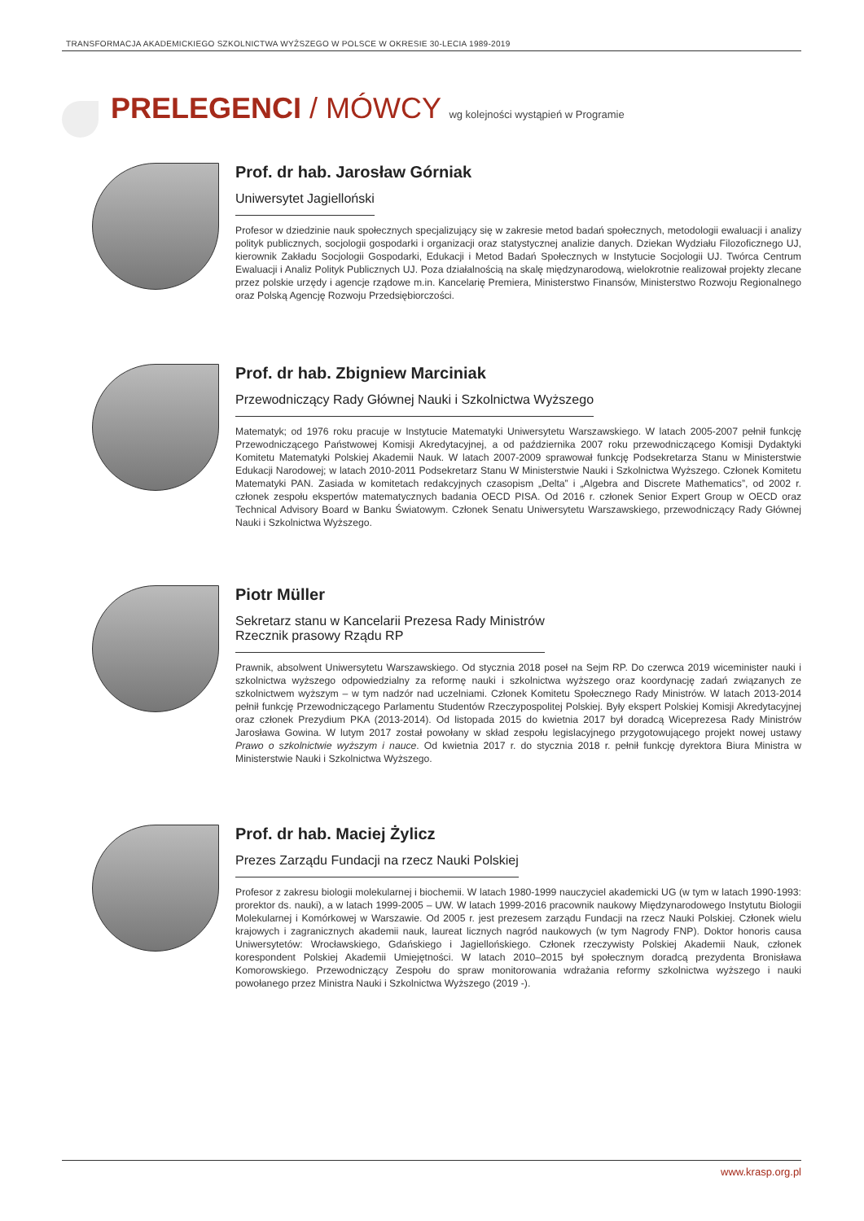TRANSFORMACJA AKADEMICKIEGO SZKOLNICTWA WYŻSZEGO W POLSCE W OKRESIE 30-LECIA 1989-2019
PRELEGENCI / MÓWCY wg kolejności wystąpień w Programie
Prof. dr hab. Jarosław Górniak
Uniwersytet Jagielloński
Profesor w dziedzinie nauk społecznych specjalizujący się w zakresie metod badań społecznych, metodologii ewaluacji i analizy polityk publicznych, socjologii gospodarki i organizacji oraz statystycznej analizie danych. Dziekan Wydziału Filozoficznego UJ, kierownik Zakładu Socjologii Gospodarki, Edukacji i Metod Badań Społecznych w Instytucie Socjologii UJ. Twórca Centrum Ewaluacji i Analiz Polityk Publicznych UJ. Poza działalnością na skalę międzynarodową, wielokrotnie realizował projekty zlecane przez polskie urzędy i agencje rządowe m.in. Kancelarię Premiera, Ministerstwo Finansów, Ministerstwo Rozwoju Regionalnego oraz Polską Agencję Rozwoju Przedsiębiorczości.
Prof. dr hab. Zbigniew Marciniak
Przewodniczący Rady Głównej Nauki i Szkolnictwa Wyższego
Matematyk; od 1976 roku pracuje w Instytucie Matematyki Uniwersytetu Warszawskiego. W latach 2005-2007 pełnił funkcję Przewodniczącego Państwowej Komisji Akredytacyjnej, a od października 2007 roku przewodniczącego Komisji Dydaktyki Komitetu Matematyki Polskiej Akademii Nauk. W latach 2007-2009 sprawował funkcję Podsekretarza Stanu w Ministerstwie Edukacji Narodowej; w latach 2010-2011 Podsekretarz Stanu W Ministerstwie Nauki i Szkolnictwa Wyższego. Członek Komitetu Matematyki PAN. Zasiada w komitetach redakcyjnych czasopism „Delta” i „Algebra and Discrete Mathematics”, od 2002 r. członek zespołu ekspertów matematycznych badania OECD PISA. Od 2016 r. członek Senior Expert Group w OECD oraz Technical Advisory Board w Banku Światowym. Członek Senatu Uniwersytetu Warszawskiego, przewodniczący Rady Głównej Nauki i Szkolnictwa Wyższego.
Piotr Müller
Sekretarz stanu w Kancelarii Prezesa Rady Ministrów
Rzecznik prasowy Rządu RP
Prawnik, absolwent Uniwersytetu Warszawskiego. Od stycznia 2018 poseł na Sejm RP. Do czerwca 2019 wiceminister nauki i szkolnictwa wyższego odpowiedzialny za reformę nauki i szkolnictwa wyższego oraz koordynację zadań związanych ze szkolnictwem wyższym – w tym nadzór nad uczelniami. Członek Komitetu Społecznego Rady Ministrów. W latach 2013-2014 pełnił funkcję Przewodniczącego Parlamentu Studentów Rzeczypospolitej Polskiej. Były ekspert Polskiej Komisji Akredytacyjnej oraz członek Prezydium PKA (2013-2014). Od listopada 2015 do kwietnia 2017 był doradcą Wiceprezesa Rady Ministrów Jarosława Gowina. W lutym 2017 został powołany w skład zespołu legislacyjnego przygotowującego projekt nowej ustawy Prawo o szkolnictwie wyższym i nauce. Od kwietnia 2017 r. do stycznia 2018 r. pełnił funkcję dyrektora Biura Ministra w Ministerstwie Nauki i Szkolnictwa Wyższego.
Prof. dr hab. Maciej Żylicz
Prezes Zarządu Fundacji na rzecz Nauki Polskiej
Profesor z zakresu biologii molekularnej i biochemii. W latach 1980-1999 nauczyciel akademicki UG (w tym w latach 1990-1993: prorektor ds. nauki), a w latach 1999-2005 – UW. W latach 1999-2016 pracownik naukowy Międzynarodowego Instytutu Biologii Molekularnej i Komórkowej w Warszawie. Od 2005 r. jest prezesem zarządu Fundacji na rzecz Nauki Polskiej. Członek wielu krajowych i zagranicznych akademii nauk, laureat licznych nagród naukowych (w tym Nagrody FNP). Doktor honoris causa Uniwersytetów: Wrocławskiego, Gdańskiego i Jagiellońskiego. Członek rzeczywisty Polskiej Akademii Nauk, członek korespondent Polskiej Akademii Umiejętności. W latach 2010–2015 był społecznym doradcą prezydenta Bronisława Komorowskiego. Przewodniczący Zespołu do spraw monitorowania wdrażania reformy szkolnictwa wyższego i nauki powołanego przez Ministra Nauki i Szkolnictwa Wyższego (2019 -).
www.krasp.org.pl